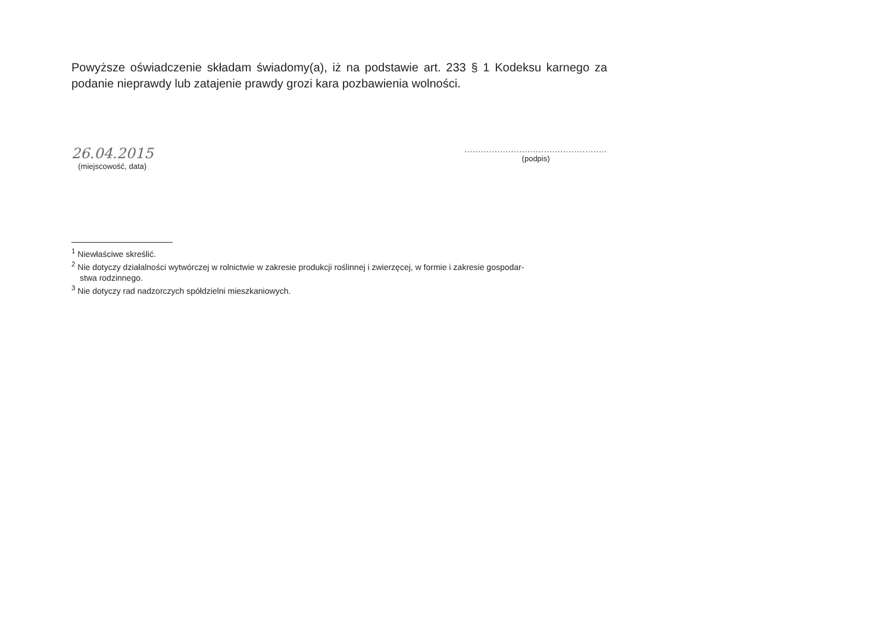Powyższe oświadczenie składam świadomy(a), iż na podstawie art. 233 § 1 Kodeksu karnego za podanie nieprawdy lub zatajenie prawdy grozi kara pozbawienia wolności.
26.04.2015
(miejscowość, data)
....................................................
(podpis)
<sup>1</sup> Niewłaściwe skreślić.
<sup>2</sup> Nie dotyczy działalności wytwórczej w rolnictwie w zakresie produkcji roślinnej i zwierzęcej, w formie i zakresie gospodar-
stwa rodzinnego.
<sup>3</sup> Nie dotyczy rad nadzorczych spółdzielni mieszkaniowych.